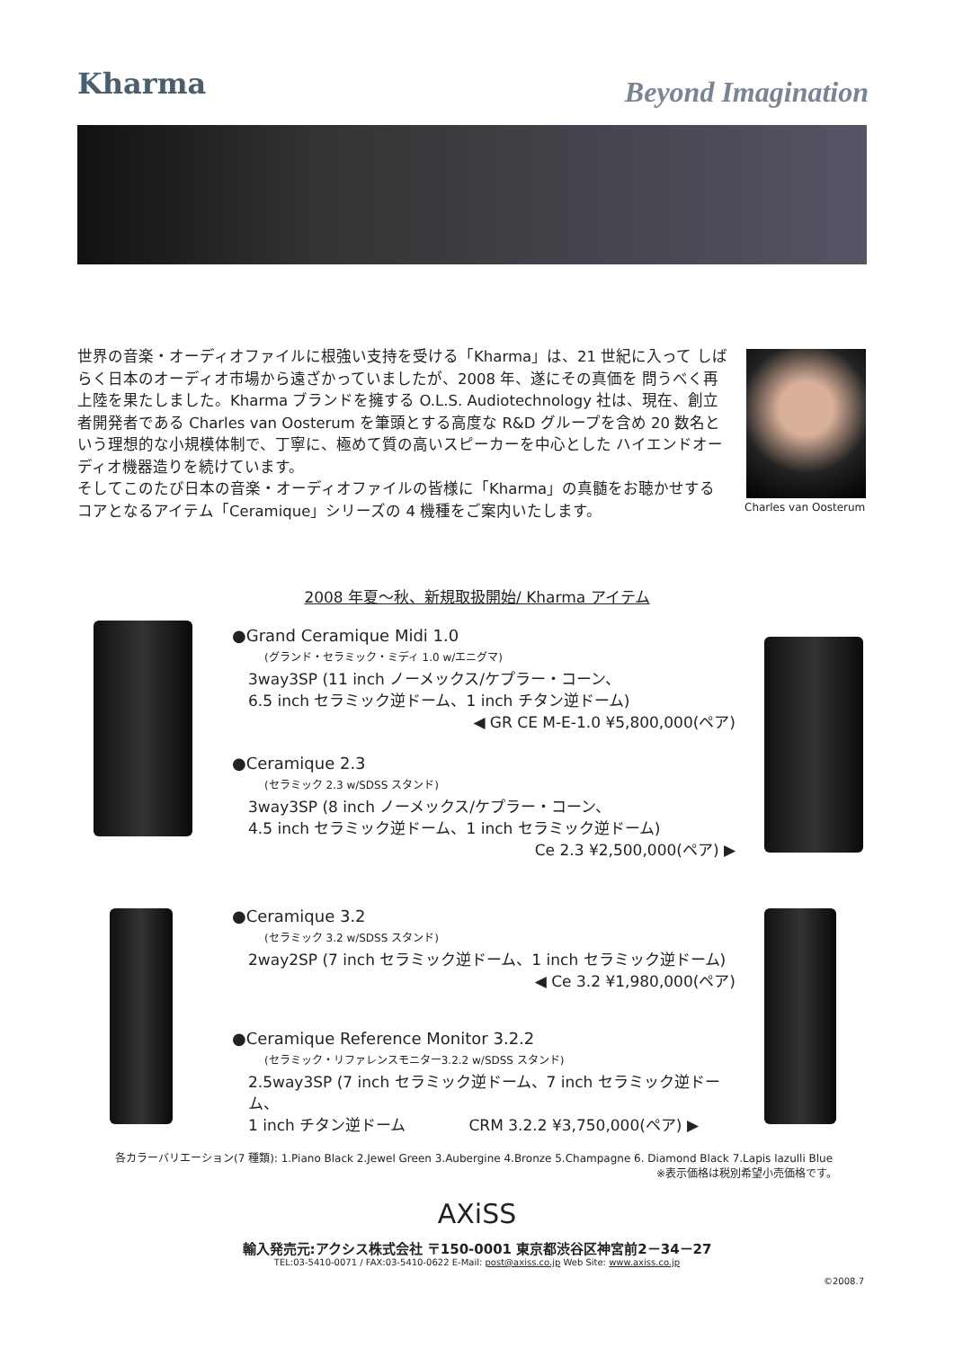Kharma Beyond Imagination
世界の音楽・オーディオファイルに根強い支持を受ける「Kharma」は、21 世紀に入って しばらく日本のオーディオ市場から遠ざかっていましたが、2008 年、遂にその真価を 問うべく再上陸を果たしました。Kharma ブランドを擁する O.L.S. Audiotechnology 社は、現在、創立者開発者である Charles van Oosterum を筆頭とする高度な R&D グループを含め 20 数名という理想的な小規模体制で、丁寧に、極めて質の高いスピーカーを中心とした ハイエンドオーディオ機器造りを続けています。
そしてこのたび日本の音楽・オーディオファイルの皆様に「Kharma」の真髄をお聴かせする コアとなるアイテム「Ceramique」シリーズの 4 機種をご案内いたします。
Charles van Oosterum
2008 年夏～秋、新規取扱開始/ Kharma アイテム
●Grand Ceramique Midi 1.0
(グランド・セラミック・ミディ 1.0 w/エニグマ)
3way3SP (11 inch ノーメックス/ケプラー・コーン、
6.5 inch セラミック逆ドーム、1 inch チタン逆ドーム)
◀ GR CE M-E-1.0 ¥5,800,000(ペア)
●Ceramique 2.3
(セラミック 2.3 w/SDSS スタンド)
3way3SP (8 inch ノーメックス/ケプラー・コーン、
4.5 inch セラミック逆ドーム、1 inch セラミック逆ドーム)
Ce 2.3 ¥2,500,000(ペア) ▶
●Ceramique 3.2
(セラミック 3.2 w/SDSS スタンド)
2way2SP (7 inch セラミック逆ドーム、1 inch セラミック逆ドーム)
◀ Ce 3.2 ¥1,980,000(ペア)
●Ceramique Reference Monitor 3.2.2
(セラミック・リファレンスモニター3.2.2 w/SDSS スタンド)
2.5way3SP (7 inch セラミック逆ドーム、7 inch セラミック逆ドーム、
1 inch チタン逆ドーム CRM 3.2.2 ¥3,750,000(ペア) ▶
各カラーバリエーション(7 種類): 1.Piano Black 2.Jewel Green 3.Aubergine 4.Bronze 5.Champagne 6. Diamond Black 7.Lapis lazulli Blue
※表示価格は税別希望小売価格です。
AXiSS
輸入発売元:アクシス株式会社 〒150-0001 東京都渋谷区神宮前2－34－27
TEL:03-5410-0071 / FAX:03-5410-0622 E-Mail: post@axiss.co.jp Web Site: www.axiss.co.jp
©2008.7